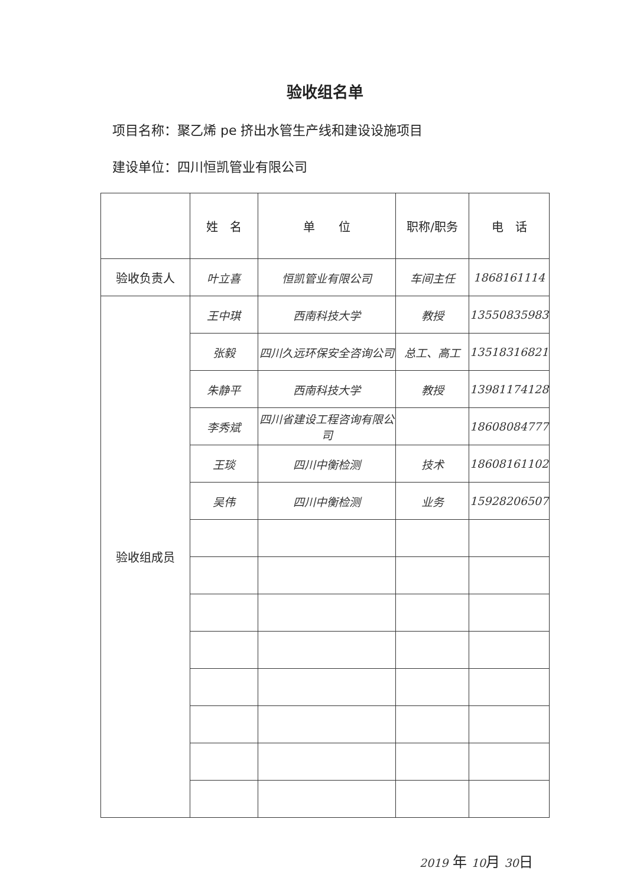验收组名单
项目名称：聚乙烯 pe 挤出水管生产线和建设设施项目
建设单位：四川恒凯管业有限公司
| | 姓 名 | 单 位 | 职称/职务 | 电 话 |
| --- | --- | --- | --- | --- |
| 验收负责人 | 叶立喜 | 恒凯管业有限公司 | 车间主任 | 1868161114 |
| 验收组成员 | 王中琪 | 西南科技大学 | 教授 | 13550835983 |
| | 张毅 | 四川久远环保安全咨询公司 | 总工、高工 | 13518316821 |
| | 朱静平 | 西南科技大学 | 教授 | 13981174128 |
| | 李秀斌 | 四川省建设工程咨询有限公司 | | 18608084777 |
| | 王琰 | 四川中衡检测 | 技术 | 18608161102 |
| | 吴伟 | 四川中衡检测 | 业务 | 15928206507 |
2019 年 10月 30日